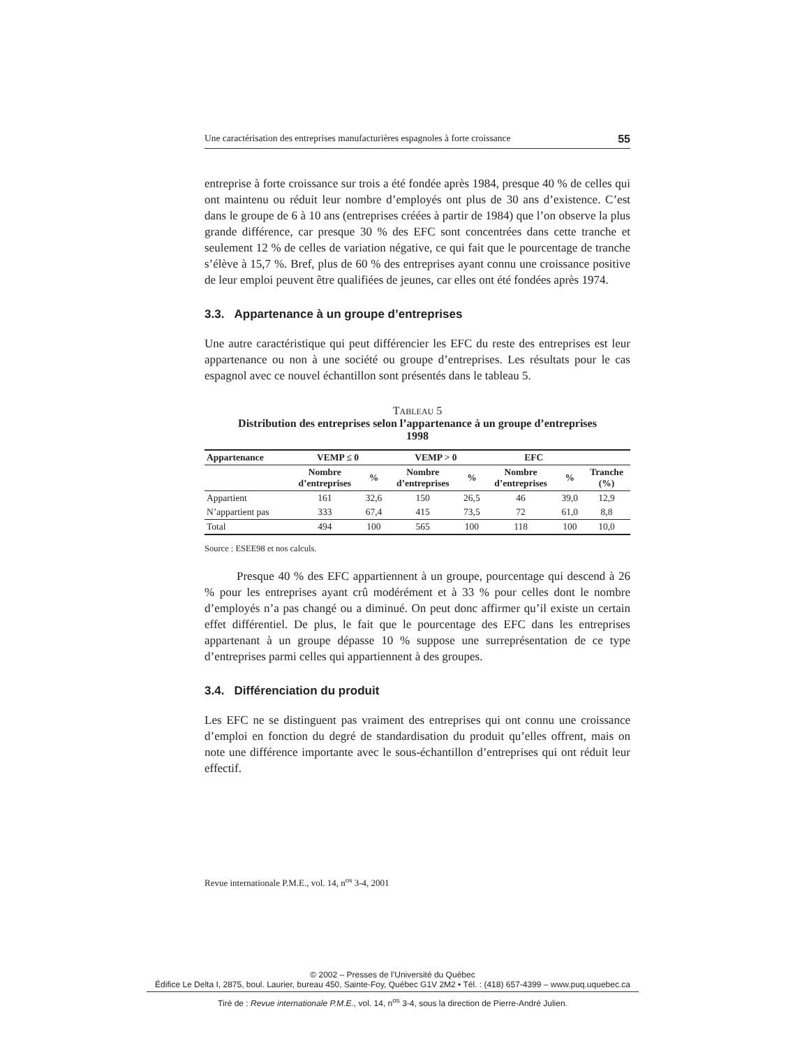Une caractérisation des entreprises manufacturières espagnoles à forte croissance 55
entreprise à forte croissance sur trois a été fondée après 1984, presque 40 % de celles qui ont maintenu ou réduit leur nombre d’employés ont plus de 30 ans d’existence. C’est dans le groupe de 6 à 10 ans (entreprises créées à partir de 1984) que l’on observe la plus grande différence, car presque 30 % des EFC sont concentrées dans cette tranche et seulement 12 % de celles de variation négative, ce qui fait que le pourcentage de tranche s’élève à 15,7 %. Bref, plus de 60 % des entreprises ayant connu une croissance positive de leur emploi peuvent être qualifiées de jeunes, car elles ont été fondées après 1974.
3.3. Appartenance à un groupe d’entreprises
Une autre caractéristique qui peut différencier les EFC du reste des entreprises est leur appartenance ou non à une société ou groupe d’entreprises. Les résultats pour le cas espagnol avec ce nouvel échantillon sont présentés dans le tableau 5.
TABLEAU 5
Distribution des entreprises selon l’appartenance à un groupe d’entreprises
1998
| Appartenance | VEMP ≤ 0 | | VEMP > 0 | | EFC | | |
| --- | --- | --- | --- | --- | --- | --- | --- |
| | Nombre d’entreprises | % | Nombre d’entreprises | % | Nombre d’entreprises | % | Tranche (%) |
| Appartient | 161 | 32,6 | 150 | 26,5 | 46 | 39,0 | 12,9 |
| N’appartient pas | 333 | 67,4 | 415 | 73,5 | 72 | 61,0 | 8,8 |
| Total | 494 | 100 | 565 | 100 | 118 | 100 | 10,0 |
Source : ESEE98 et nos calculs.
Presque 40 % des EFC appartiennent à un groupe, pourcentage qui descend à 26 % pour les entreprises ayant crû modérément et à 33 % pour celles dont le nombre d’employés n’a pas changé ou a diminué. On peut donc affirmer qu’il existe un certain effet différentiel. De plus, le fait que le pourcentage des EFC dans les entreprises appartenant à un groupe dépasse 10 % suppose une surreprésentation de ce type d’entreprises parmi celles qui appartiennent à des groupes.
3.4. Différenciation du produit
Les EFC ne se distinguent pas vraiment des entreprises qui ont connu une croissance d’emploi en fonction du degré de standardisation du produit qu’elles offrent, mais on note une différence importante avec le sous-échantillon d’entreprises qui ont réduit leur effectif.
Revue internationale P.M.E., vol. 14, n<sup>os</sup> 3-4, 2001
© 2002 – Presses de l’Université du Québec
Édifice Le Delta I, 2875, boul. Laurier, bureau 450, Sainte-Foy, Québec G1V 2M2 • Tél. : (418) 657-4399 – www.puq.uquebec.ca
Tiré de : Revue internationale P.M.E., vol. 14, n<sup>os</sup> 3-4, sous la direction de Pierre-André Julien.